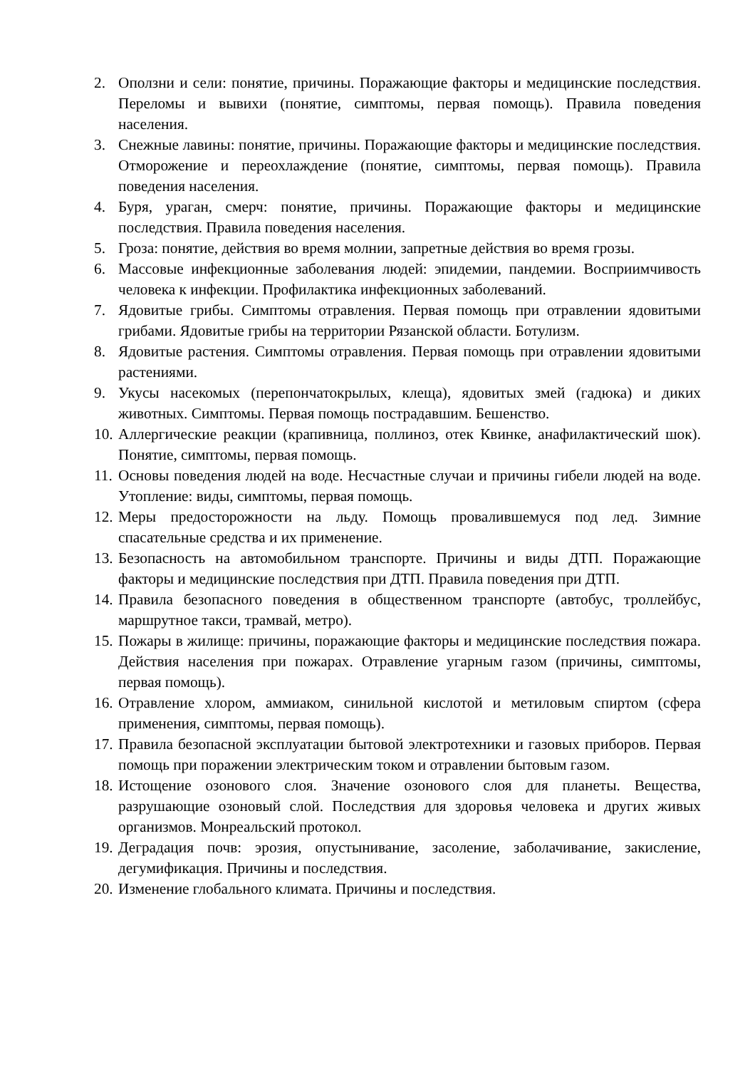2. Оползни и сели: понятие, причины. Поражающие факторы и медицинские последствия. Переломы и вывихи (понятие, симптомы, первая помощь). Правила поведения населения.
3. Снежные лавины: понятие, причины. Поражающие факторы и медицинские последствия. Отморожение и переохлаждение (понятие, симптомы, первая помощь). Правила поведения населения.
4. Буря, ураган, смерч: понятие, причины. Поражающие факторы и медицинские последствия. Правила поведения населения.
5. Гроза: понятие, действия во время молнии, запретные действия во время грозы.
6. Массовые инфекционные заболевания людей: эпидемии, пандемии. Восприимчивость человека к инфекции. Профилактика инфекционных заболеваний.
7. Ядовитые грибы. Симптомы отравления. Первая помощь при отравлении ядовитыми грибами. Ядовитые грибы на территории Рязанской области. Ботулизм.
8. Ядовитые растения. Симптомы отравления. Первая помощь при отравлении ядовитыми растениями.
9. Укусы насекомых (перепончатокрылых, клеща), ядовитых змей (гадюка) и диких животных. Симптомы. Первая помощь пострадавшим. Бешенство.
10. Аллергические реакции (крапивница, поллиноз, отек Квинке, анафилактический шок). Понятие, симптомы, первая помощь.
11. Основы поведения людей на воде. Несчастные случаи и причины гибели людей на воде. Утопление: виды, симптомы, первая помощь.
12. Меры предосторожности на льду. Помощь провалившемуся под лед. Зимние спасательные средства и их применение.
13. Безопасность на автомобильном транспорте. Причины и виды ДТП. Поражающие факторы и медицинские последствия при ДТП. Правила поведения при ДТП.
14. Правила безопасного поведения в общественном транспорте (автобус, троллейбус, маршрутное такси, трамвай, метро).
15. Пожары в жилище: причины, поражающие факторы и медицинские последствия пожара. Действия населения при пожарах. Отравление угарным газом (причины, симптомы, первая помощь).
16. Отравление хлором, аммиаком, синильной кислотой и метиловым спиртом (сфера применения, симптомы, первая помощь).
17. Правила безопасной эксплуатации бытовой электротехники и газовых приборов. Первая помощь при поражении электрическим током и отравлении бытовым газом.
18. Истощение озонового слоя. Значение озонового слоя для планеты. Вещества, разрушающие озоновый слой. Последствия для здоровья человека и других живых организмов. Монреальский протокол.
19. Деградация почв: эрозия, опустынивание, засоление, заболачивание, закисление, дегумификация. Причины и последствия.
20. Изменение глобального климата. Причины и последствия.